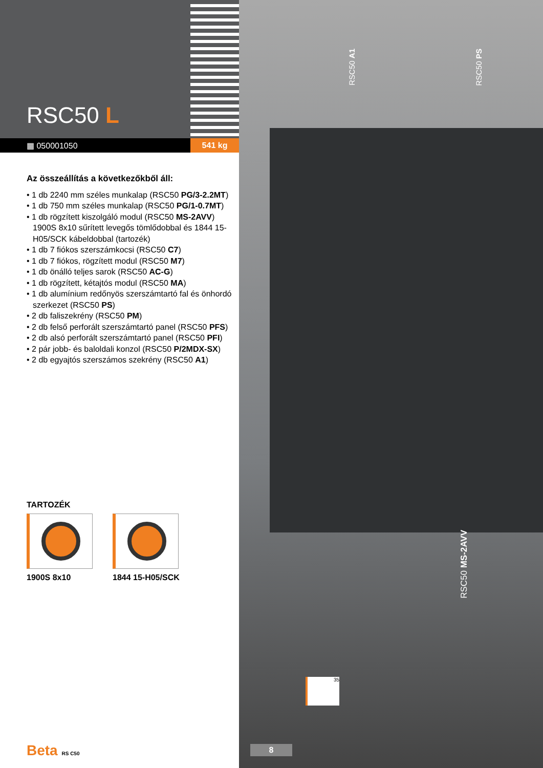RSC50 L
▦ 050001050 541 kg
Az összeállítás a következőkből áll:
• 1 db 2240 mm széles munkalap (RSC50 PG/3-2.2MT)
• 1 db 750 mm széles munkalap (RSC50 PG/1-0.7MT)
• 1 db rögzített kiszolgáló modul (RSC50 MS-2AVV) 1900S 8x10 sűrített levegős tömlődobbal és 1844 15-H05/SCK kábeldobbal (tartozék)
• 1 db 7 fiókos szerszámkocsi (RSC50 C7)
• 1 db 7 fiókos, rögzített modul (RSC50 M7)
• 1 db önálló teljes sarok (RSC50 AC-G)
• 1 db rögzített, kétajtós modul (RSC50 MA)
• 1 db alumínium redőnyös szerszámtartó fal és önhordó szerkezet (RSC50 PS)
• 2 db faliszekrény (RSC50 PM)
• 2 db felső perforált szerszámtartó panel (RSC50 PFS)
• 2 db alsó perforált szerszámtartó panel (RSC50 PFI)
• 2 pár jobb- és baloldali konzol (RSC50 P/2MDX-SX)
• 2 db egyajtós szerszámos szekrény (RSC50 A1)
TARTOZÉK
1900S 8x10 1844 15-H05/SCK
Beta RS C50
RSC50 A1
RSC50 PS
RSC50 MS-2AVV
35
8